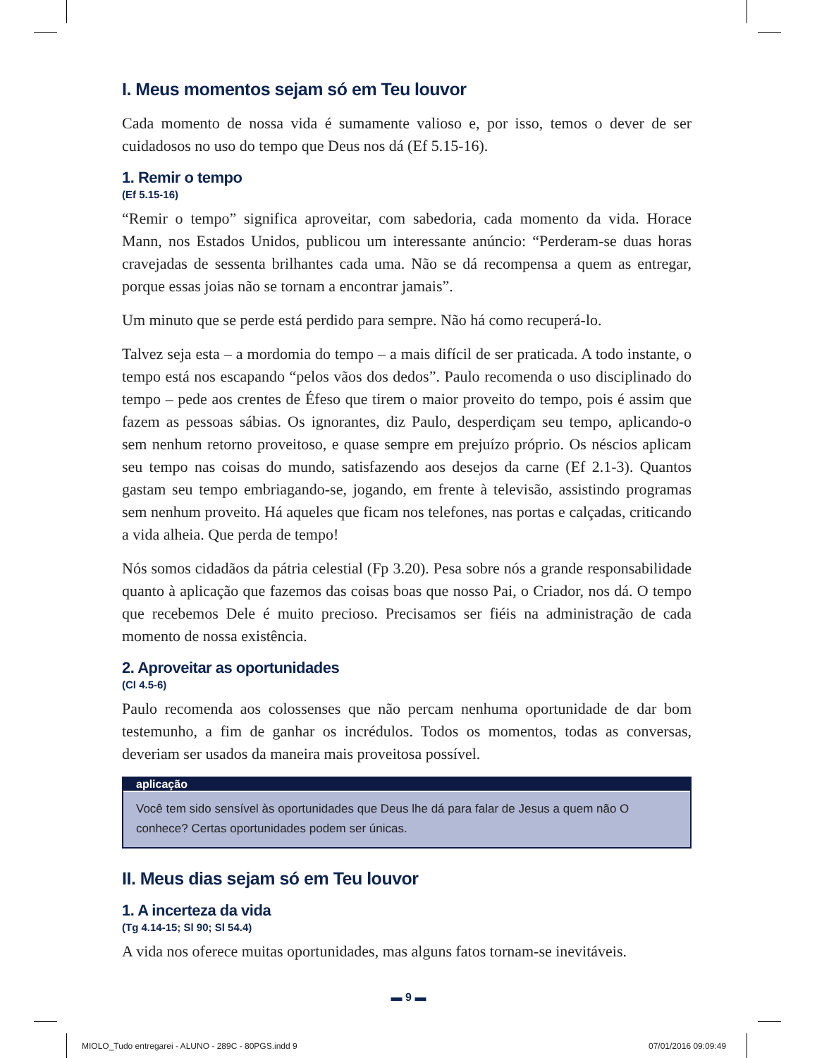I. Meus momentos sejam só em Teu louvor
Cada momento de nossa vida é sumamente valioso e, por isso, temos o dever de ser cuidadosos no uso do tempo que Deus nos dá (Ef 5.15-16).
1. Remir o tempo
(Ef 5.15-16)
“Remir o tempo” significa aproveitar, com sabedoria, cada momento da vida. Horace Mann, nos Estados Unidos, publicou um interessante anúncio: “Perderam-se duas horas cravejadas de sessenta brilhantes cada uma. Não se dá recompensa a quem as entregar, porque essas joias não se tornam a encontrar jamais”.
Um minuto que se perde está perdido para sempre. Não há como recuperá-lo.
Talvez seja esta – a mordomia do tempo – a mais difícil de ser praticada. A todo instante, o tempo está nos escapando “pelos vãos dos dedos”. Paulo recomenda o uso disciplinado do tempo – pede aos crentes de Éfeso que tirem o maior proveito do tempo, pois é assim que fazem as pessoas sábias. Os ignorantes, diz Paulo, desperdiçam seu tempo, aplicando-o sem nenhum retorno proveitoso, e quase sempre em prejuízo próprio. Os néscios aplicam seu tempo nas coisas do mundo, satisfazendo aos desejos da carne (Ef 2.1-3). Quantos gastam seu tempo embriagando-se, jogando, em frente à televisão, assistindo programas sem nenhum proveito. Há aqueles que ficam nos telefones, nas portas e calçadas, criticando a vida alheia. Que perda de tempo!
Nós somos cidadãos da pátria celestial (Fp 3.20). Pesa sobre nós a grande responsabilidade quanto à aplicação que fazemos das coisas boas que nosso Pai, o Criador, nos dá. O tempo que recebemos Dele é muito precioso. Precisamos ser fiéis na administração de cada momento de nossa existência.
2. Aproveitar as oportunidades
(Cl 4.5-6)
Paulo recomenda aos colossenses que não percam nenhuma oportunidade de dar bom testemunho, a fim de ganhar os incrédulos. Todos os momentos, todas as conversas, deveriam ser usados da maneira mais proveitosa possível.
aplicação
Você tem sido sensível às oportunidades que Deus lhe dá para falar de Jesus a quem não O conhece? Certas oportunidades podem ser únicas.
II. Meus dias sejam só em Teu louvor
1. A incerteza da vida
(Tg 4.14-15; Sl 90; Sl 54.4)
A vida nos oferece muitas oportunidades, mas alguns fatos tornam-se inevitáveis.
▬ 9 ▬
MIOLO_Tudo entregarei - ALUNO - 289C - 80PGS.indd 9
07/01/2016 09:09:49